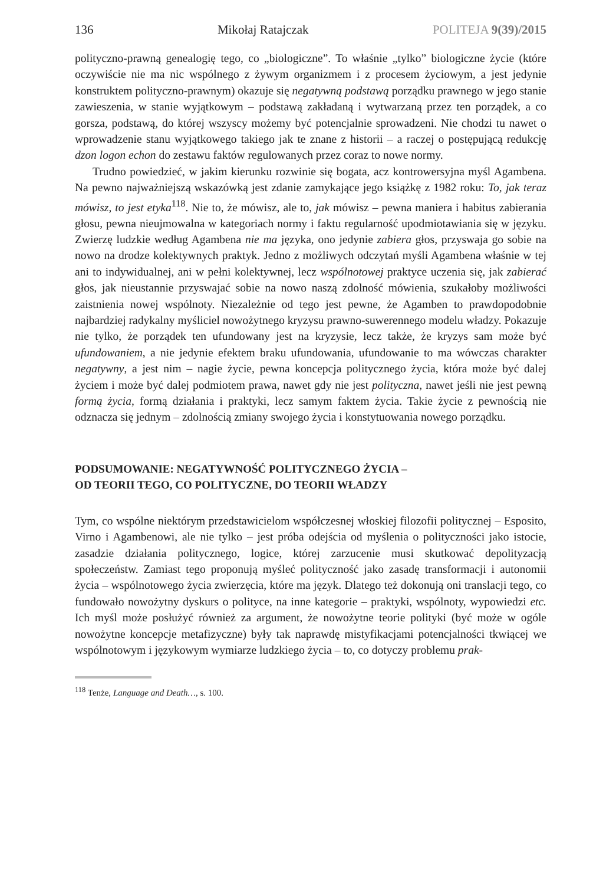136 Mikołaj Ratajczak POLITEJA 9(39)/2015
polityczno-prawną genealogię tego, co „biologiczne”. To właśnie „tylko” biologiczne życie (które oczywiście nie ma nic wspólnego z żywym organizmem i z procesem życiowym, a jest jedynie konstruktem polityczno-prawnym) okazuje się negatywną podstawą porządku prawnego w jego stanie zawieszenia, w stanie wyjątkowym – podstawą zakładaną i wytwarzaną przez ten porządek, a co gorsza, podstawą, do której wszyscy możemy być potencjalnie sprowadzeni. Nie chodzi tu nawet o wprowadzenie stanu wyjątkowego takiego jak te znane z historii – a raczej o postępującą redukcję dzon logon echon do zestawu faktów regulowanych przez coraz to nowe normy.
Trudno powiedzieć, w jakim kierunku rozwinie się bogata, acz kontrowersyjna myśl Agambena. Na pewno najważniejszą wskazówką jest zdanie zamykające jego książkę z 1982 roku: To, jak teraz mówisz, to jest etyka<sup>118</sup>. Nie to, że mówisz, ale to, jak mówisz – pewna maniera i habitus zabierania głosu, pewna nieujmowalna w kategoriach normy i faktu regularność upodmiotawiania się w języku. Zwierzę ludzkie według Agambena nie ma języka, ono jedynie zabiera głos, przyswaja go sobie na nowo na drodze kolektywnych praktyk. Jedno z możliwych odczytań myśli Agambena właśnie w tej ani to indywidualnej, ani w pełni kolektywnej, lecz wspólnotowej praktyce uczenia się, jak zabierać głos, jak nieustannie przyswajać sobie na nowo naszą zdolność mówienia, szukałoby możliwości zaistnienia nowej wspólnoty. Niezależnie od tego jest pewne, że Agamben to prawdopodobnie najbardziej radykalny myśliciel nowożytnego kryzysu prawno-suwerennego modelu władzy. Pokazuje nie tylko, że porządek ten ufundowany jest na kryzysie, lecz także, że kryzys sam może być ufundowaniem, a nie jedynie efektem braku ufundowania, ufundowanie to ma wówczas charakter negatywny, a jest nim – nagie życie, pewna koncepcja politycznego życia, która może być dalej życiem i może być dalej podmiotem prawa, nawet gdy nie jest polityczna, nawet jeśli nie jest pewną formą życia, formą działania i praktyki, lecz samym faktem życia. Takie życie z pewnością nie odznacza się jednym – zdolnością zmiany swojego życia i konstytuowania nowego porządku.
PODSUMOWANIE: NEGATYWNOŚĆ POLITYCZNEGO ŻYCIA –
OD TEORII TEGO, CO POLITYCZNE, DO TEORII WŁADZY
Tym, co wspólne niektórym przedstawicielom współczesnej włoskiej filozofii politycznej – Esposito, Virno i Agambenowi, ale nie tylko – jest próba odejścia od myślenia o polityczności jako istocie, zasadzie działania politycznego, logice, której zarzucenie musi skutkować depolityzacją społeczeństw. Zamiast tego proponują myśleć polityczność jako zasadę transformacji i autonomii życia – wspólnotowego życia zwierzęcia, które ma język. Dlatego też dokonują oni translacji tego, co fundowało nowożytny dyskurs o polityce, na inne kategorie – praktyki, wspólnoty, wypowiedzi etc. Ich myśl może posłużyć również za argument, że nowożytne teorie polityki (być może w ogóle nowożytne koncepcje metafizyczne) były tak naprawdę mistyfikacjami potencjalności tkwiącej we wspólnotowym i językowym wymiarze ludzkiego życia – to, co dotyczy problemu prak-
<sup>118</sup> Tenże, Language and Death…, s. 100.